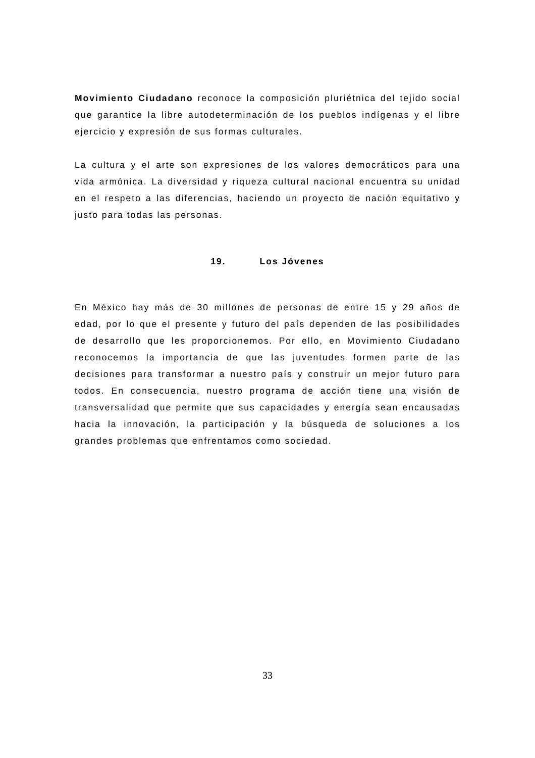Movimiento Ciudadano reconoce la composición pluriétnica del tejido social que garantice la libre autodeterminación de los pueblos indígenas y el libre ejercicio y expresión de sus formas culturales.
La cultura y el arte son expresiones de los valores democráticos para una vida armónica. La diversidad y riqueza cultural nacional encuentra su unidad en el respeto a las diferencias, haciendo un proyecto de nación equitativo y justo para todas las personas.
19. Los Jóvenes
En México hay más de 30 millones de personas de entre 15 y 29 años de edad, por lo que el presente y futuro del país dependen de las posibilidades de desarrollo que les proporcionemos. Por ello, en Movimiento Ciudadano reconocemos la importancia de que las juventudes formen parte de las decisiones para transformar a nuestro país y construir un mejor futuro para todos. En consecuencia, nuestro programa de acción tiene una visión de transversalidad que permite que sus capacidades y energía sean encausadas hacia la innovación, la participación y la búsqueda de soluciones a los grandes problemas que enfrentamos como sociedad.
33